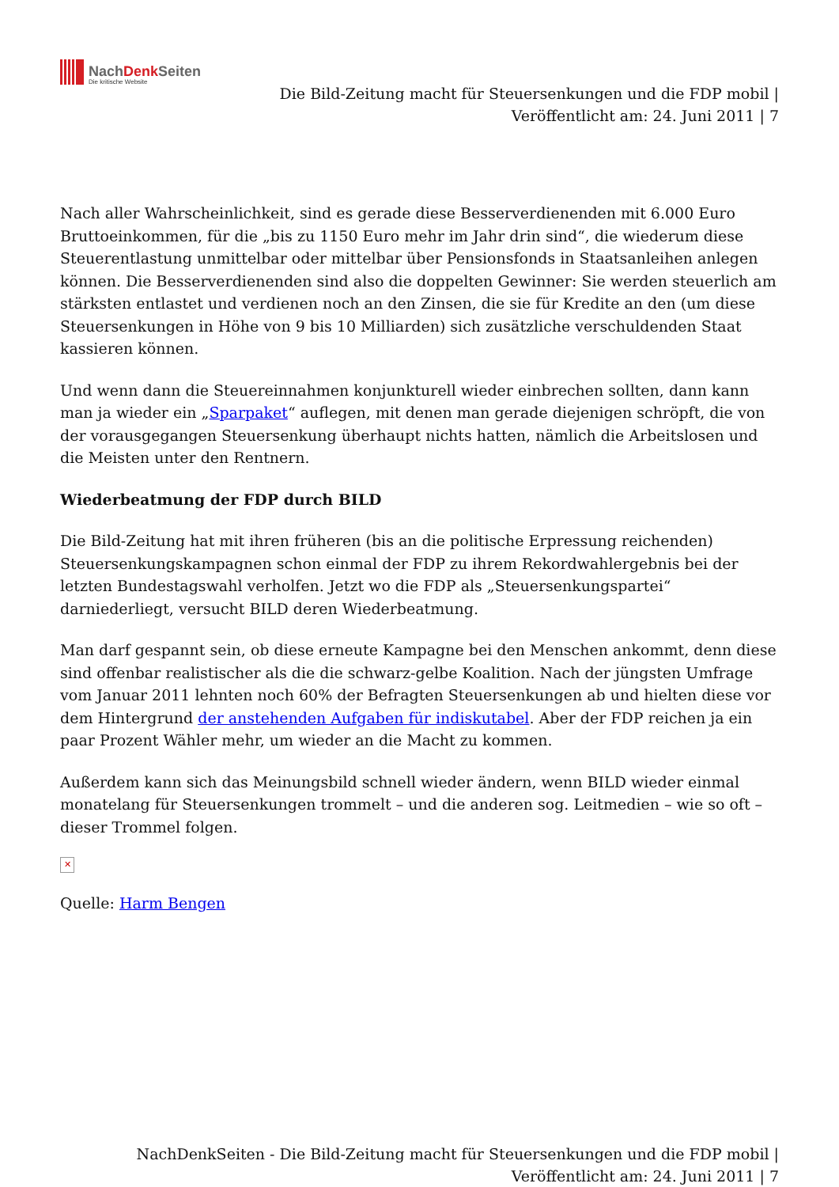NachDenk Seiten
Die kritische Website
Die Bild-Zeitung macht für Steuersenkungen und die FDP mobil |
Veröffentlicht am: 24. Juni 2011 | 7
Nach aller Wahrscheinlichkeit, sind es gerade diese Besserverdienenden mit 6.000 Euro Bruttoeinkommen, für die „bis zu 1150 Euro mehr im Jahr drin sind“, die wiederum diese Steuerentlastung unmittelbar oder mittelbar über Pensionsfonds in Staatsanleihen anlegen können. Die Besserverdienenden sind also die doppelten Gewinner: Sie werden steuerlich am stärksten entlastet und verdienen noch an den Zinsen, die sie für Kredite an den (um diese Steuersenkungen in Höhe von 9 bis 10 Milliarden) sich zusätzliche verschuldenden Staat kassieren können.
Und wenn dann die Steuereinnahmen konjunkturell wieder einbrechen sollten, dann kann man ja wieder ein „Sparpaket“ auflegen, mit denen man gerade diejenigen schröpft, die von der vorausgegangen Steuersenkung überhaupt nichts hatten, nämlich die Arbeitslosen und die Meisten unter den Rentnern.
Wiederbeatmung der FDP durch BILD
Die Bild-Zeitung hat mit ihren früheren (bis an die politische Erpressung reichenden) Steuersenkungskampagnen schon einmal der FDP zu ihrem Rekordwahlergebnis bei der letzten Bundestagswahl verholfen. Jetzt wo die FDP als „Steuersenkungspartei“ darniederliegt, versucht BILD deren Wiederbeatmung.
Man darf gespannt sein, ob diese erneute Kampagne bei den Menschen ankommt, denn diese sind offenbar realistischer als die die schwarz-gelbe Koalition. Nach der jüngsten Umfrage vom Januar 2011 lehnten noch 60% der Befragten Steuersenkungen ab und hielten diese vor dem Hintergrund der anstehenden Aufgaben für indiskutabel. Aber der FDP reichen ja ein paar Prozent Wähler mehr, um wieder an die Macht zu kommen.
Außerdem kann sich das Meinungsbild schnell wieder ändern, wenn BILD wieder einmal monatelang für Steuersenkungen trommelt – und die anderen sog. Leitmedien – wie so oft – dieser Trommel folgen.
✕
Quelle: Harm Bengen
NachDenkSeiten - Die Bild-Zeitung macht für Steuersenkungen und die FDP mobil |
Veröffentlicht am: 24. Juni 2011 | 7